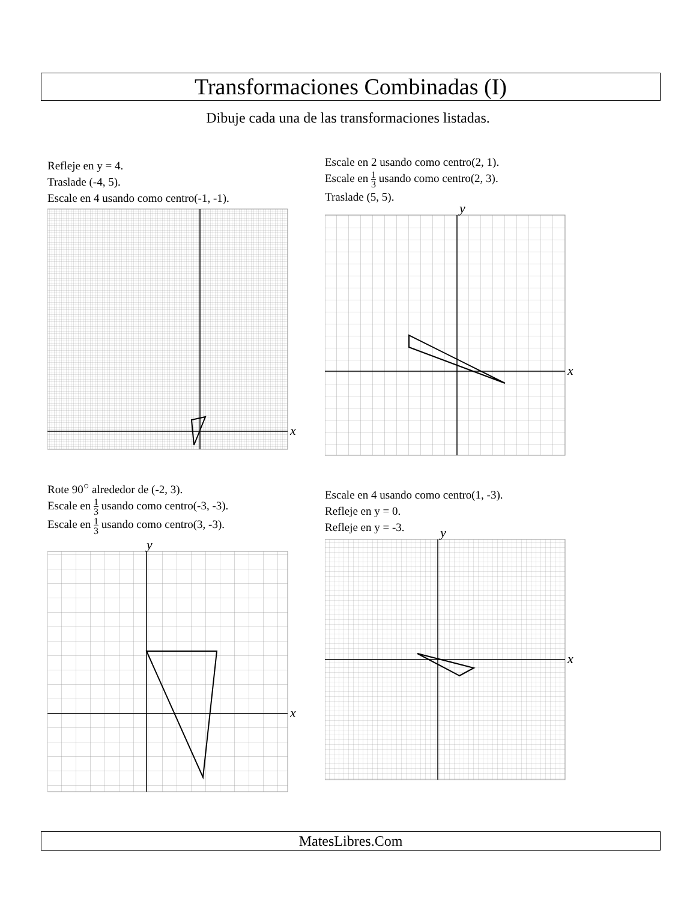Transformaciones Combinadas (I)
Dibuje cada una de las transformaciones listadas.
Refleje en y = 4.
Traslade (-4, 5).
Escale en 4 usando como centro(-1, -1).
x
Escale en 2 usando como centro(2, 1).
Escale en 1 3 usando como centro(2, 3).
Traslade (5, 5).
x
y
Rote 90<sup>○</sup> alrededor de (-2, 3).
Escale en 1 3 usando como centro(-3, -3).
Escale en 1 3 usando como centro(3, -3).
x
y
Escale en 4 usando como centro(1, -3).
Refleje en y = 0.
Refleje en y = -3.
x
y
MatesLibres.Com